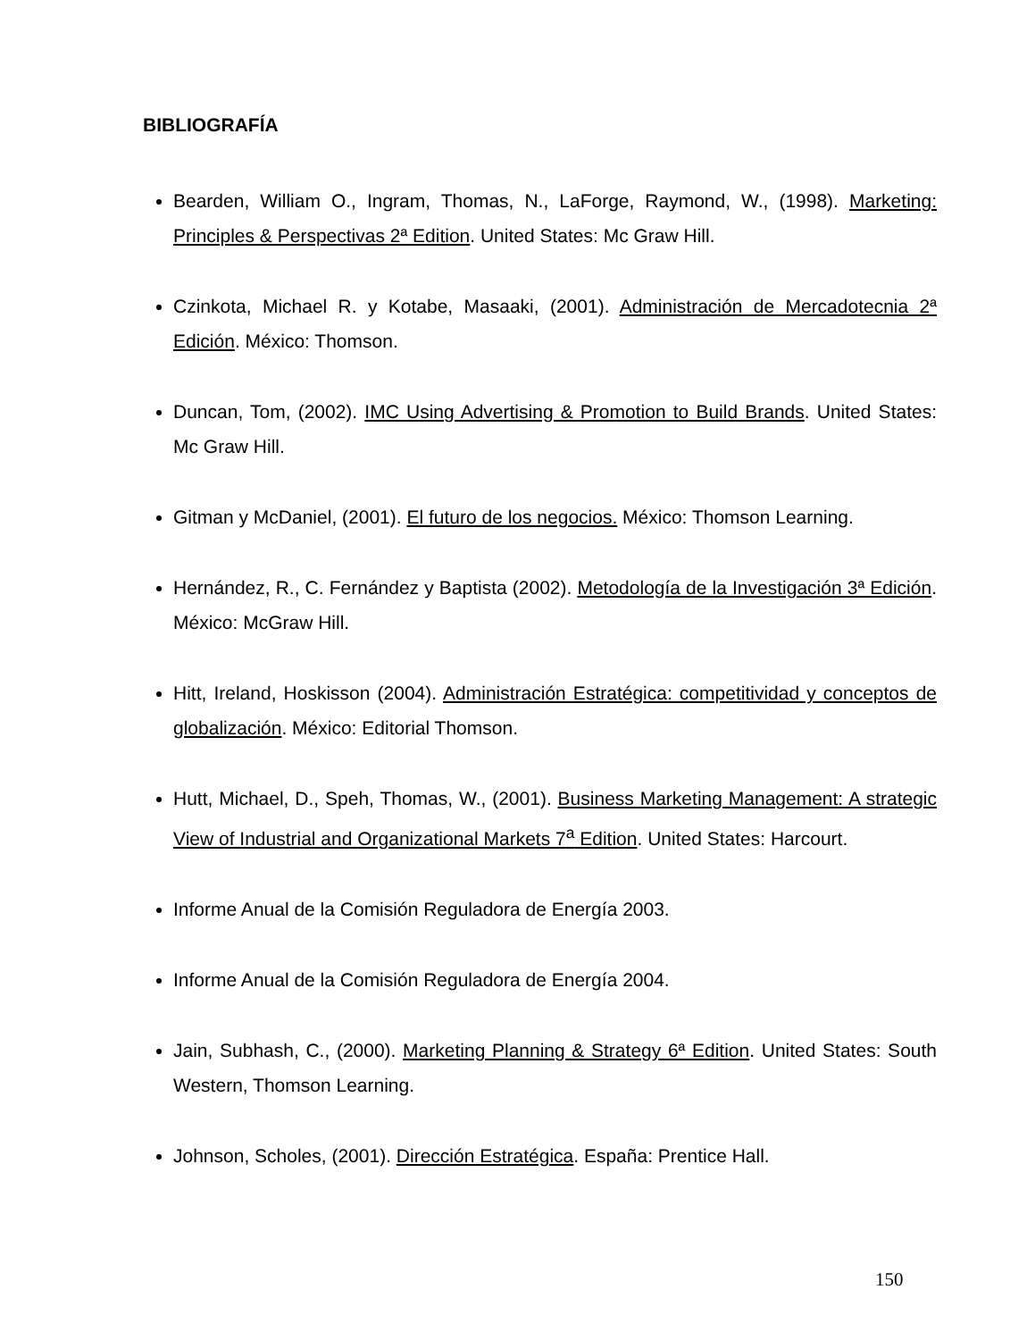BIBLIOGRAFÍA
Bearden, William O., Ingram, Thomas, N., LaForge, Raymond, W., (1998). Marketing: Principles & Perspectivas 2ª Edition. United States: Mc Graw Hill.
Czinkota, Michael R. y Kotabe, Masaaki, (2001). Administración de Mercadotecnia 2ª Edición. México: Thomson.
Duncan, Tom, (2002). IMC Using Advertising & Promotion to Build Brands. United States: Mc Graw Hill.
Gitman y McDaniel, (2001). El futuro de los negocios. México: Thomson Learning.
Hernández, R., C. Fernández y Baptista (2002). Metodología de la Investigación 3ª Edición. México: McGraw Hill.
Hitt, Ireland, Hoskisson (2004). Administración Estratégica: competitividad y conceptos de globalización. México: Editorial Thomson.
Hutt, Michael, D., Speh, Thomas, W., (2001). Business Marketing Management: A strategic View of Industrial and Organizational Markets 7<sup>a</sup> Edition. United States: Harcourt.
Informe Anual de la Comisión Reguladora de Energía 2003.
Informe Anual de la Comisión Reguladora de Energía 2004.
Jain, Subhash, C., (2000). Marketing Planning & Strategy 6ª Edition. United States: South Western, Thomson Learning.
Johnson, Scholes, (2001). Dirección Estratégica. España: Prentice Hall.
150